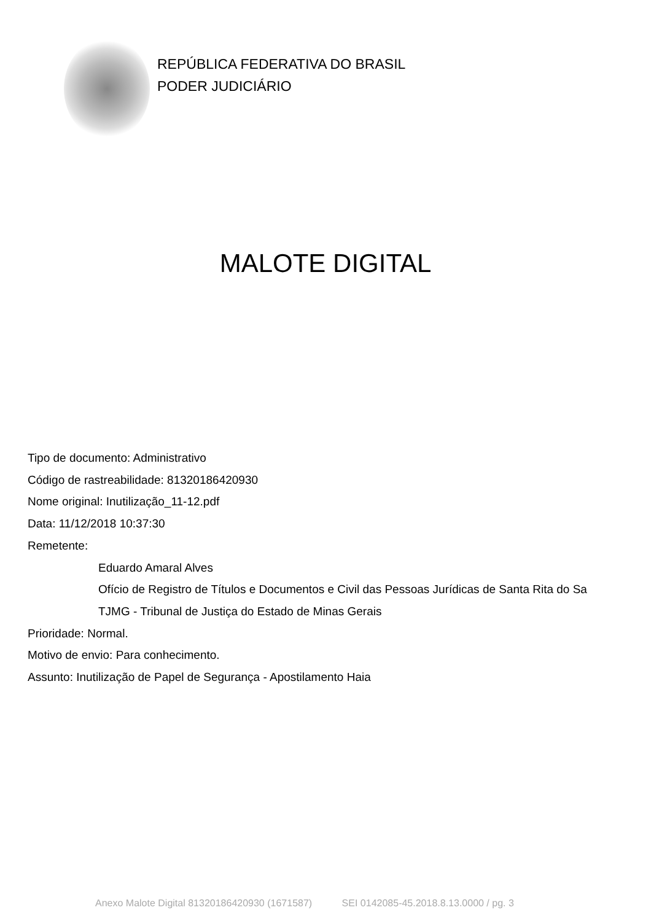REPÚBLICA FEDERATIVA DO BRASIL
PODER JUDICIÁRIO
MALOTE DIGITAL
Tipo de documento: Administrativo
Código de rastreabilidade: 81320186420930
Nome original: Inutilização_11-12.pdf
Data: 11/12/2018 10:37:30
Remetente:
Eduardo Amaral Alves
Ofício de Registro de Títulos e Documentos e Civil das Pessoas Jurídicas de Santa Rita do Sa
TJMG - Tribunal de Justiça do Estado de Minas Gerais
Prioridade: Normal.
Motivo de envio: Para conhecimento.
Assunto: Inutilização de Papel de Segurança - Apostilamento Haia
Anexo Malote Digital 81320186420930 (1671587) SEI 0142085-45.2018.8.13.0000 / pg. 3